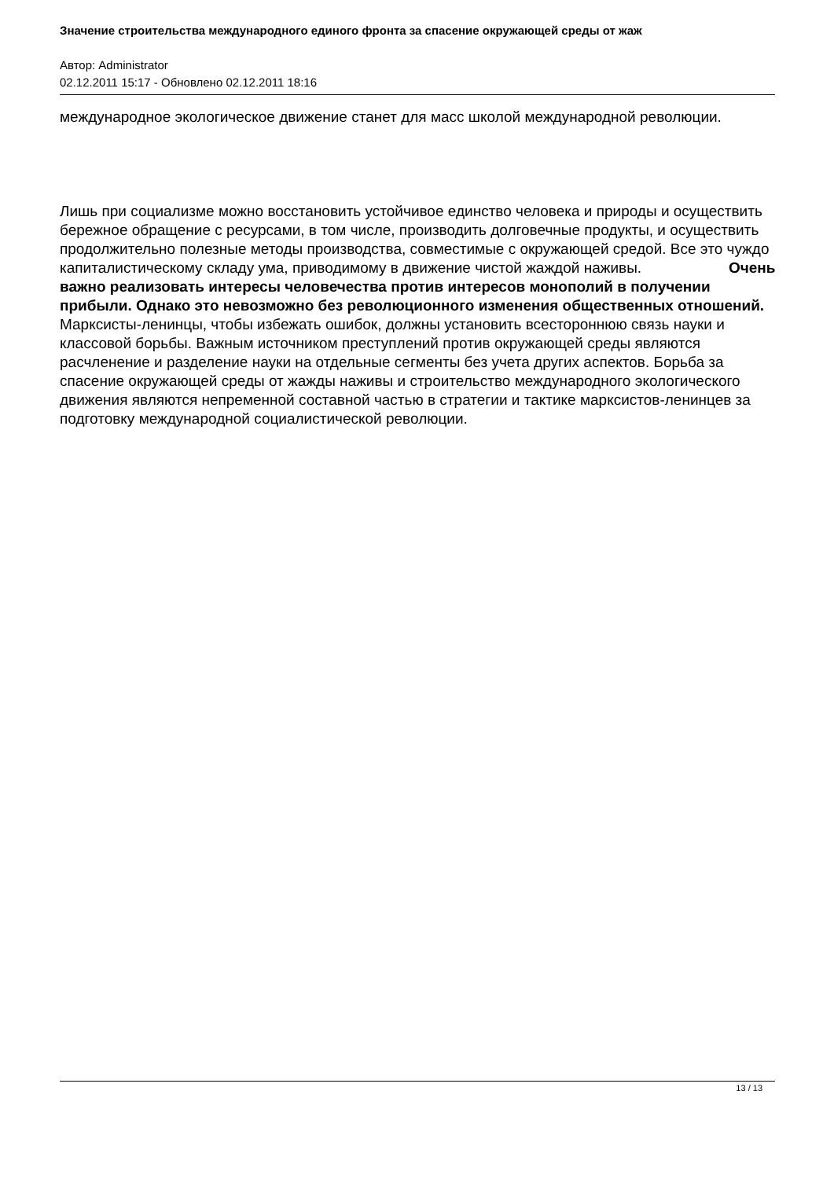Значение строительства международного единого фронта за спасение окружающей среды от жаж
Автор: Administrator
02.12.2011 15:17 - Обновлено 02.12.2011 18:16
международное экологическое движение станет для масс школой международной революции.
Лишь при социализме можно восстановить устойчивое единство человека и природы и осуществить бережное обращение с ресурсами, в том числе, производить долговечные продукты, и осуществить продолжительно полезные методы производства, совместимые с окружающей средой. Все это чуждо капиталистическому складу ума, приводимому в движение чистой жаждой наживы. Очень важно реализовать интересы человечества против интересов монополий в получении прибыли. Однако это невозможно без революционного изменения общественных отношений. Марксисты-ленинцы, чтобы избежать ошибок, должны установить всестороннюю связь науки и классовой борьбы. Важным источником преступлений против окружающей среды являются расчленение и разделение науки на отдельные сегменты без учета других аспектов. Борьба за спасение окружающей среды от жажды наживы и строительство международного экологического движения являются непременной составной частью в стратегии и тактике марксистов-ленинцев за подготовку международной социалистической революции.
13 / 13